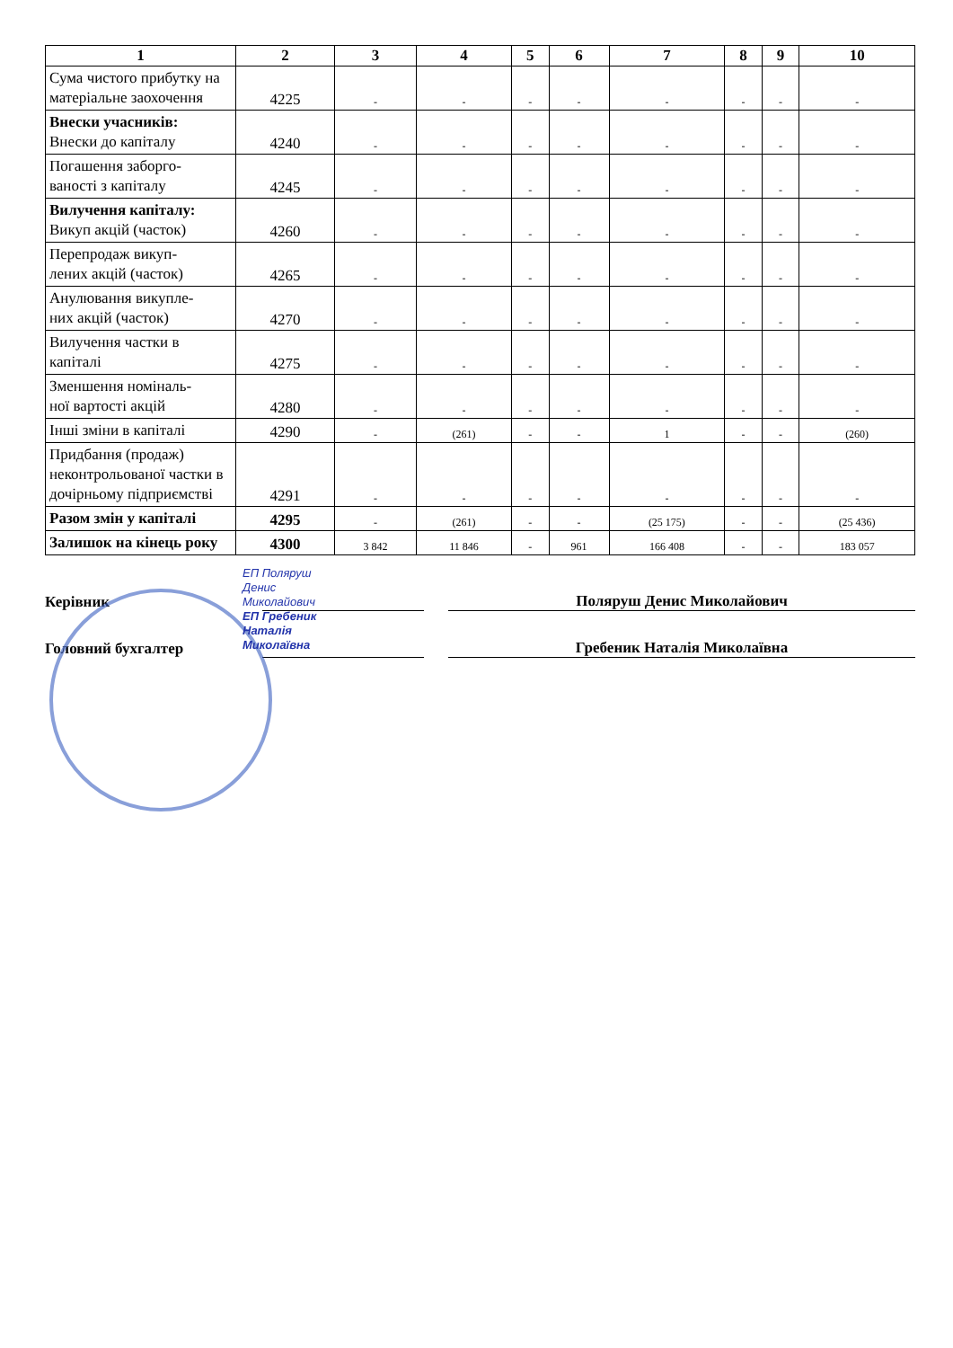| 1 | 2 | 3 | 4 | 5 | 6 | 7 | 8 | 9 | 10 |
| --- | --- | --- | --- | --- | --- | --- | --- | --- | --- |
| Сума чистого прибутку на матеріальне заохочення | 4225 | - | - | - | - | - | - | - | - |
| Внески учасників: Внески до капіталу | 4240 | - | - | - | - | - | - | - | - |
| Погашення заборго- ваності з капіталу | 4245 | - | - | - | - | - | - | - | - |
| Вилучення капіталу: Викуп акцій (часток) | 4260 | - | - | - | - | - | - | - | - |
| Перепродаж викуп- лених акцій (часток) | 4265 | - | - | - | - | - | - | - | - |
| Анулювання викупле- них акцій (часток) | 4270 | - | - | - | - | - | - | - | - |
| Вилучення частки в капіталі | 4275 | - | - | - | - | - | - | - | - |
| Зменшення номіналь- ної вартості акцій | 4280 | - | - | - | - | - | - | - | - |
| Інші зміни в капіталі | 4290 | - | (261) | - | - | 1 | - | - | (260) |
| Придбання (продаж) неконтрольованої частки в дочірньому підприємстві | 4291 | - | - | - | - | - | - | - | - |
| Разом змін у капіталі | 4295 | - | (261) | - | - | (25 175) | - | - | (25 436) |
| Залишок на кінець року | 4300 | 3 842 | 11 846 | - | 961 | 166 408 | - | - | 183 057 |
Керівник Поляруш Денис Миколайович
Головний бухгалтер Гребеник Наталія Миколаївна
ЕП Поляруш
Денис
Миколайович
ЕП Гребеник
Наталія
Миколаївна